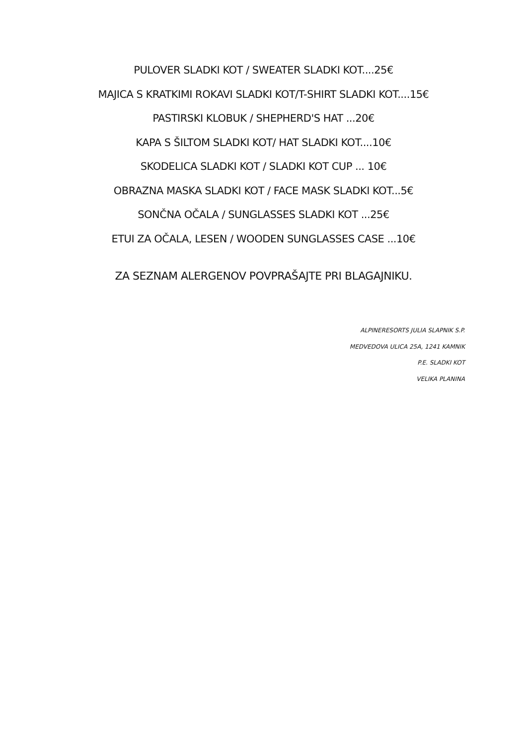PULOVER SLADKI KOT / SWEATER SLADKI KOT....25€
MAJICA S KRATKIMI ROKAVI SLADKI KOT/T-SHIRT SLADKI KOT....15€
PASTIRSKI KLOBUK / SHEPHERD'S HAT ...20€
KAPA S ŠILTOM SLADKI KOT/ HAT SLADKI KOT....10€
SKODELICA SLADKI KOT / SLADKI KOT CUP ... 10€
OBRAZNA MASKA SLADKI KOT / FACE MASK SLADKI KOT...5€
SONČNA OČALA / SUNGLASSES SLADKI KOT ...25€
ETUI ZA OČALA, LESEN / WOODEN SUNGLASSES CASE ...10€
ZA SEZNAM ALERGENOV POVPRAŠAJTE PRI BLAGAJNIKU.
ALPINERESORTS JULIA SLAPNIK S.P.
MEDVEDOVA ULICA 25A, 1241 KAMNIK
P.E. SLADKI KOT
VELIKA PLANINA